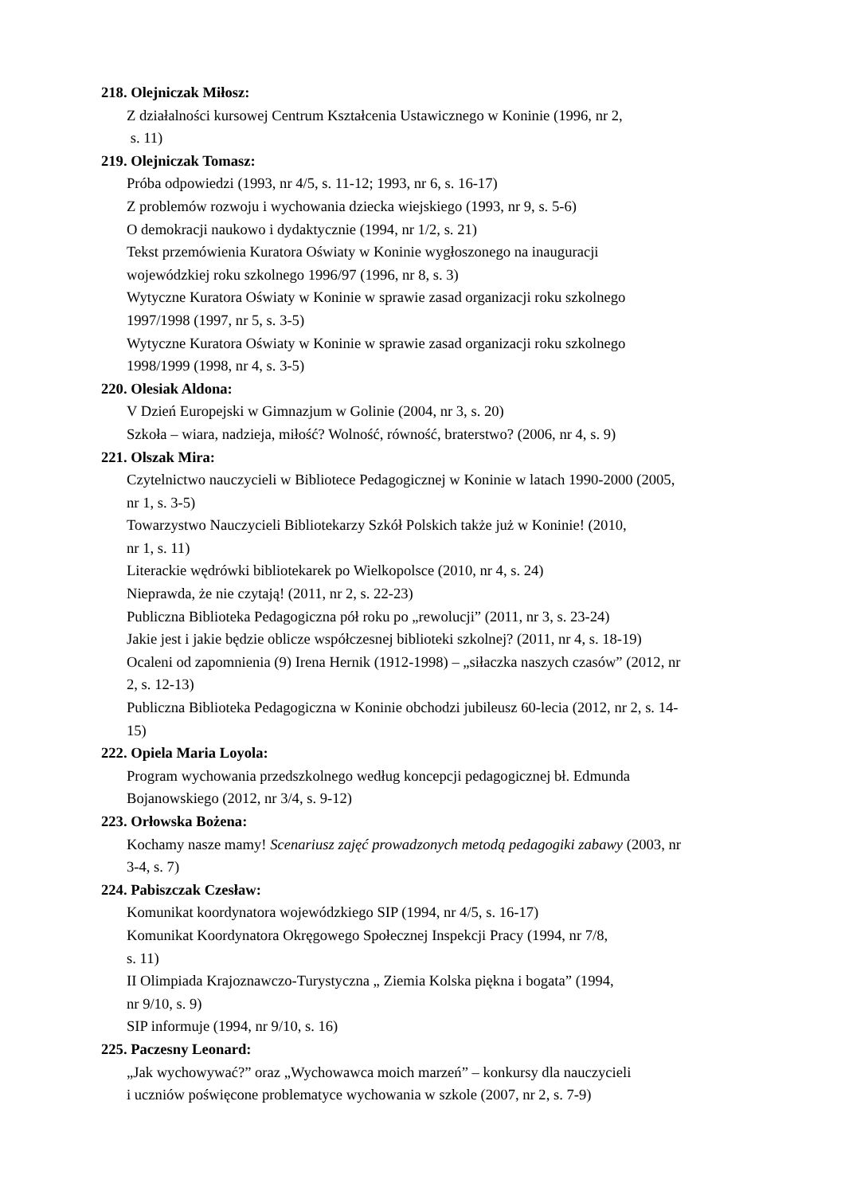218. Olejniczak Miłosz:
Z działalności kursowej Centrum Kształcenia Ustawicznego w Koninie (1996, nr 2,
s. 11)
219. Olejniczak Tomasz:
Próba odpowiedzi (1993, nr 4/5, s. 11-12; 1993, nr 6, s. 16-17)
Z problemów rozwoju i wychowania dziecka wiejskiego (1993, nr 9, s. 5-6)
O demokracji naukowo i dydaktycznie (1994, nr 1/2, s. 21)
Tekst przemówienia Kuratora Oświaty w Koninie wygłoszonego na inauguracji
wojewódzkiej roku szkolnego 1996/97 (1996, nr 8, s. 3)
Wytyczne Kuratora Oświaty w Koninie w sprawie zasad organizacji roku szkolnego
1997/1998 (1997, nr 5, s. 3-5)
Wytyczne Kuratora Oświaty w Koninie w sprawie zasad organizacji roku szkolnego
1998/1999 (1998, nr 4, s. 3-5)
220. Olesiak Aldona:
V Dzień Europejski w Gimnazjum w Golinie (2004, nr 3, s. 20)
Szkoła – wiara, nadzieja, miłość? Wolność, równość, braterstwo? (2006, nr 4, s. 9)
221. Olszak Mira:
Czytelnictwo nauczycieli w Bibliotece Pedagogicznej w Koninie w latach 1990-2000 (2005,
nr 1, s. 3-5)
Towarzystwo Nauczycieli Bibliotekarzy Szkół Polskich także już w Koninie! (2010,
nr 1, s. 11)
Literackie wędrówki bibliotekarek po Wielkopolsce (2010, nr 4, s. 24)
Nieprawda, że nie czytają! (2011, nr 2, s. 22-23)
Publiczna Biblioteka Pedagogiczna pół roku po „rewolucji” (2011, nr 3, s. 23-24)
Jakie jest i jakie będzie oblicze współczesnej biblioteki szkolnej? (2011, nr 4, s. 18-19)
Ocaleni od zapomnienia (9) Irena Hernik (1912-1998) – „siłaczka naszych czasów” (2012, nr
2, s. 12-13)
Publiczna Biblioteka Pedagogiczna w Koninie obchodzi jubileusz 60-lecia (2012, nr 2, s. 14-
15)
222. Opiela Maria Loyola:
Program wychowania przedszkolnego według koncepcji pedagogicznej bł. Edmunda
Bojanowskiego (2012, nr 3/4, s. 9-12)
223. Orłowska Bożena:
Kochamy nasze mamy! Scenariusz zajęć prowadzonych metodą pedagogiki zabawy (2003, nr
3-4, s. 7)
224. Pabiszczak Czesław:
Komunikat koordynatora wojewódzkiego SIP (1994, nr 4/5, s. 16-17)
Komunikat Koordynatora Okręgowego Społecznej Inspekcji Pracy (1994, nr 7/8,
s. 11)
II Olimpiada Krajoznawczo-Turystyczna „ Ziemia Kolska piękna i bogata” (1994,
nr 9/10, s. 9)
SIP informuje (1994, nr 9/10, s. 16)
225. Paczesny Leonard:
„Jak wychowywać?” oraz „Wychowawca moich marzeń” – konkursy dla nauczycieli
i uczniów poświęcone problematyce wychowania w szkole (2007, nr 2, s. 7-9)